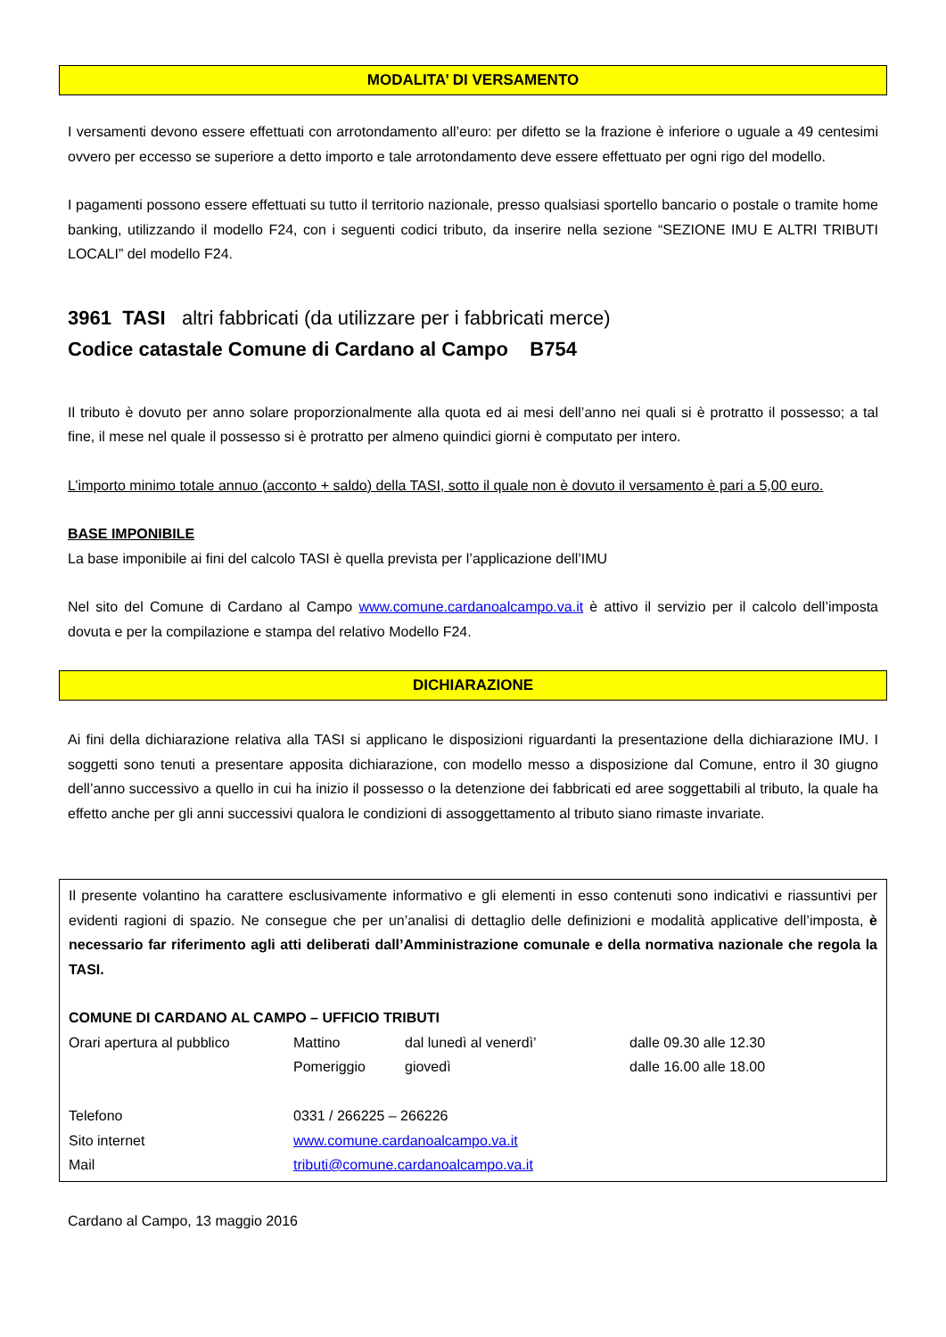MODALITA’ DI VERSAMENTO
I versamenti devono essere effettuati con arrotondamento all’euro: per difetto se la frazione è inferiore o uguale a 49 centesimi ovvero per eccesso se superiore a detto importo e tale arrotondamento deve essere effettuato per ogni rigo del modello.
I pagamenti possono essere effettuati su tutto il territorio nazionale, presso qualsiasi sportello bancario o postale o tramite home banking, utilizzando il modello F24, con i seguenti codici tributo, da inserire nella sezione “SEZIONE IMU E ALTRI TRIBUTI LOCALI” del modello F24.
3961 TASI altri fabbricati (da utilizzare per i fabbricati merce)
Codice catastale Comune di Cardano al Campo B754
Il tributo è dovuto per anno solare proporzionalmente alla quota ed ai mesi dell’anno nei quali si è protratto il possesso; a tal fine, il mese nel quale il possesso si è protratto per almeno quindici giorni è computato per intero.
L’importo minimo totale annuo (acconto + saldo) della TASI, sotto il quale non è dovuto il versamento è pari a 5,00 euro.
BASE IMPONIBILE
La base imponibile ai fini del calcolo TASI è quella prevista per l’applicazione dell’IMU
Nel sito del Comune di Cardano al Campo www.comune.cardanoalcampo.va.it è attivo il servizio per il calcolo dell’imposta dovuta e per la compilazione e stampa del relativo Modello F24.
DICHIARAZIONE
Ai fini della dichiarazione relativa alla TASI si applicano le disposizioni riguardanti la presentazione della dichiarazione IMU. I soggetti sono tenuti a presentare apposita dichiarazione, con modello messo a disposizione dal Comune, entro il 30 giugno dell’anno successivo a quello in cui ha inizio il possesso o la detenzione dei fabbricati ed aree soggettabili al tributo, la quale ha effetto anche per gli anni successivi qualora le condizioni di assoggettamento al tributo siano rimaste invariate.
Il presente volantino ha carattere esclusivamente informativo e gli elementi in esso contenuti sono indicativi e riassuntivi per evidenti ragioni di spazio. Ne consegue che per un’analisi di dettaglio delle definizioni e modalità applicative dell’imposta, è necessario far riferimento agli atti deliberati dall’Amministrazione comunale e della normativa nazionale che regola la TASI.
COMUNE DI CARDANO AL CAMPO – UFFICIO TRIBUTI
| Orari apertura al pubblico | Mattino | dal lunedì al venerdì’ | dalle 09.30 alle 12.30 |
| | Pomeriggio | giovedì | dalle 16.00 alle 18.00 |
| Telefono | 0331 / 266225 – 266226 | | |
| Sito internet | www.comune.cardanoalcampo.va.it | | |
| Mail | tributi@comune.cardanoalcampo.va.it | | |
Cardano al Campo, 13 maggio 2016